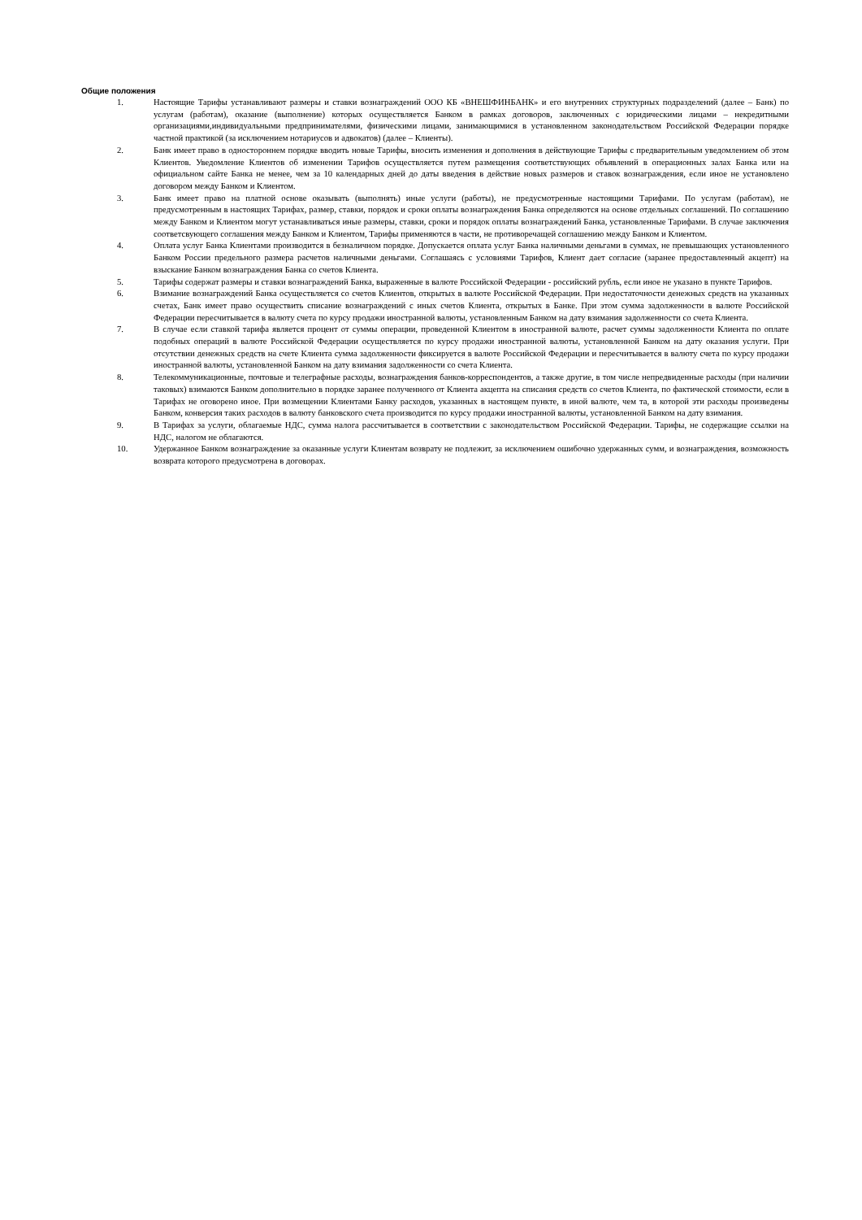Общие положения
1. Настоящие Тарифы устанавливают размеры и ставки вознаграждений ООО КБ «ВНЕШФИНБАНК» и его внутренних структурных подразделений (далее – Банк) по услугам (работам), оказание (выполнение) которых осуществляется Банком в рамках договоров, заключенных с юридическими лицами – некредитными организациями,индивидуальными предпринимателями, физическими лицами, занимающимися в установленном законодательством Российской Федерации порядке частной практикой (за исключением нотариусов и адвокатов) (далее – Клиенты).
2. Банк имеет право в одностороннем порядке вводить новые Тарифы, вносить изменения и дополнения в действующие Тарифы с предварительным уведомлением об этом Клиентов. Уведомление Клиентов об изменении Тарифов осуществляется путем размещения соответствующих объявлений в операционных залах Банка или на официальном сайте Банка не менее, чем за 10 календарных дней до даты введения в действие новых размеров и ставок вознаграждения, если иное не установлено договором между Банком и Клиентом.
3. Банк имеет право на платной основе оказывать (выполнять) иные услуги (работы), не предусмотренные настоящими Тарифами. По услугам (работам), не предусмотренным в настоящих Тарифах, размер, ставки, порядок и сроки оплаты вознаграждения Банка определяются на основе отдельных соглашений. По соглашению между Банком и Клиентом могут устанавливаться иные размеры, ставки, сроки и порядок оплаты вознаграждений Банка, установленные Тарифами. В случае заключения соответсвующего соглашения между Банком и Клиентом, Тарифы применяются в части, не противоречащей соглашению между Банком и Клиентом.
4. Оплата услуг Банка Клиентами производится в безналичном порядке. Допускается оплата услуг Банка наличными деньгами в суммах, не превышающих установленного Банком России предельного размера расчетов наличными деньгами. Соглашаясь с условиями Тарифов, Клиент дает согласие (заранее предоставленный акцепт) на взыскание Банком вознаграждения Банка со счетов Клиента.
5. Тарифы содержат размеры и ставки вознаграждений Банка, выраженные в валюте Российской Федерации - российский рубль, если иное не указано в пункте Тарифов.
6. Взимание вознаграждений Банка осуществляется со счетов Клиентов, открытых в валюте Российской Федерации. При недостаточности денежных средств на указанных счетах, Банк имеет право осуществить списание вознаграждений с иных счетов Клиента, открытых в Банке. При этом сумма задолженности в валюте Российской Федерации пересчитывается в валюту счета по курсу продажи иностранной валюты, установленным Банком на дату взимания задолженности со счета Клиента.
7. В случае если ставкой тарифа является процент от суммы операции, проведенной Клиентом в иностранной валюте, расчет суммы задолженности Клиента по оплате подобных операций в валюте Российской Федерации осуществляется по курсу продажи иностранной валюты, установленной Банком на дату оказания услуги. При отсутствии денежных средств на счете Клиента сумма задолженности фиксируется в валюте Российской Федерации и пересчитывается в валюту счета по курсу продажи иностранной валюты, установленной Банком на дату взимания задолженности со счета Клиента.
8. Телекоммуникационные, почтовые и телеграфные расходы, вознаграждения банков-корреспондентов, а также другие, в том числе непредвиденные расходы (при наличии таковых) взимаются Банком дополнительно в порядке заранее полученного от Клиента акцепта на списания средств со счетов Клиента, по фактической стоимости, если в Тарифах не оговорено иное. При возмещении Клиентами Банку расходов, указанных в настоящем пункте, в иной валюте, чем та, в которой эти расходы произведены Банком, конверсия таких расходов в валюту банковского счета производится по курсу продажи иностранной валюты, установленной Банком на дату взимания.
9. В Тарифах за услуги, облагаемые НДС, сумма налога рассчитывается в соответствии с законодательством Российской Федерации. Тарифы, не содержащие ссылки на НДС, налогом не облагаются.
10. Удержанное Банком вознаграждение за оказанные услуги Клиентам возврату не подлежит, за исключением ошибочно удержанных сумм, и вознаграждения, возможность возврата которого предусмотрена в договорах.